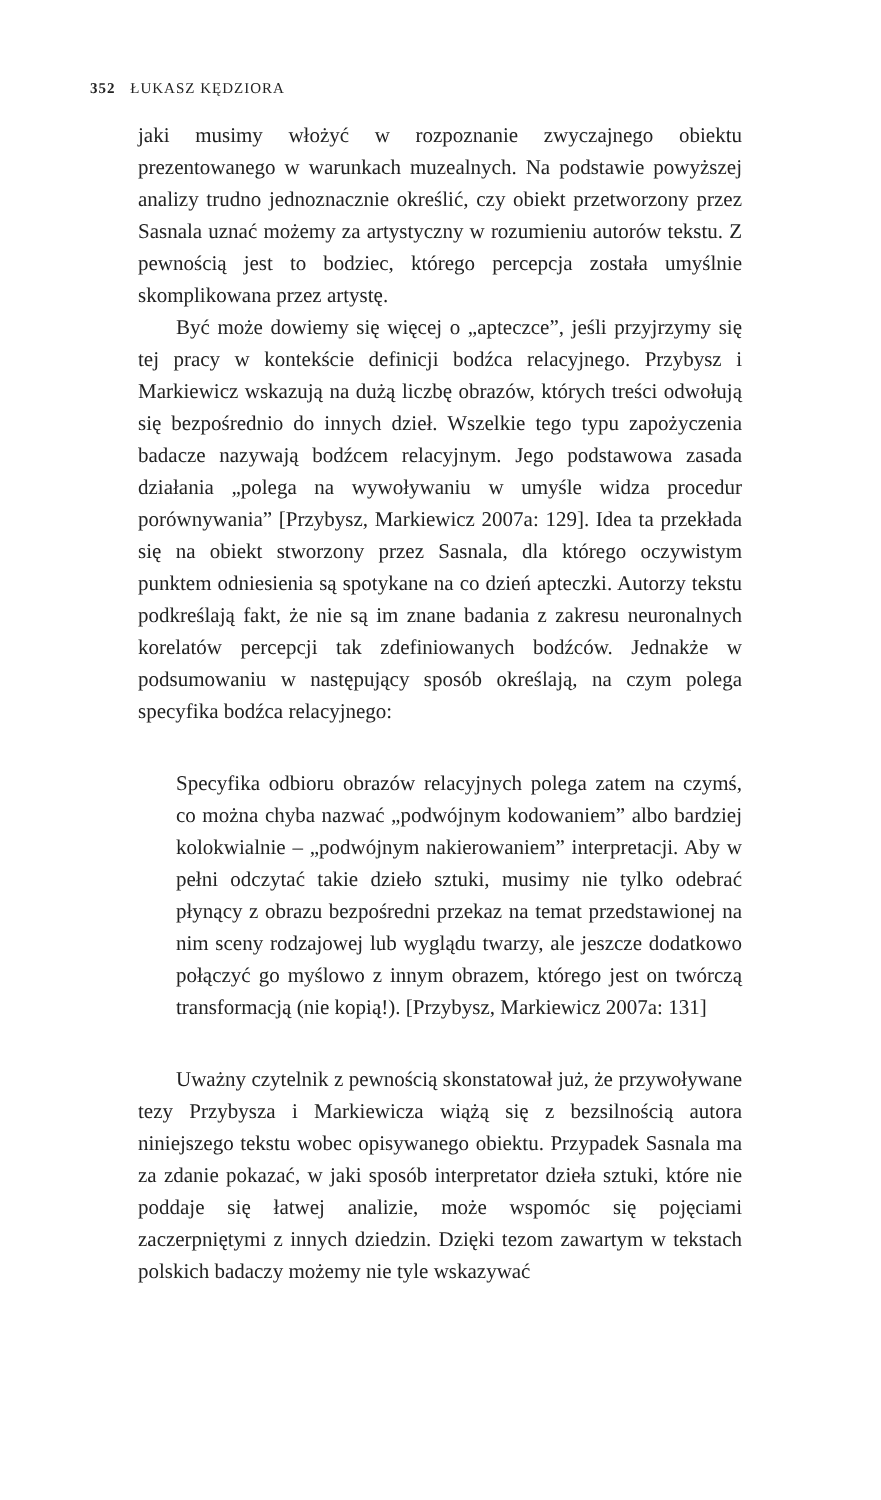352 ŁUKASZ KĘDZIORA
jaki musimy włożyć w rozpoznanie zwyczajnego obiektu prezentowanego w warunkach muzealnych. Na podstawie powyższej analizy trudno jednoznacznie określić, czy obiekt przetworzony przez Sasnala uznać możemy za artystyczny w rozumieniu autorów tekstu. Z pewnością jest to bodziec, którego percepcja została umyślnie skomplikowana przez artystę.
Być może dowiemy się więcej o „apteczce”, jeśli przyjrzymy się tej pracy w kontekście definicji bodźca relacyjnego. Przybysz i Markiewicz wskazują na dużą liczbę obrazów, których treści odwołują się bezpośrednio do innych dzieł. Wszelkie tego typu zapożyczenia badacze nazywają bodźcem relacyjnym. Jego podstawowa zasada działania „polega na wywoływaniu w umyśle widza procedur porównywania” [Przybysz, Markiewicz 2007a: 129]. Idea ta przekłada się na obiekt stworzony przez Sasnala, dla którego oczywistym punktem odniesienia są spotykane na co dzień apteczki. Autorzy tekstu podkreślają fakt, że nie są im znane badania z zakresu neuronalnych korelatów percepcji tak zdefiniowanych bodźców. Jednakże w podsumowaniu w następujący sposób określają, na czym polega specyfika bodźca relacyjnego:
Specyfika odbioru obrazów relacyjnych polega zatem na czymś, co można chyba nazwać „podwójnym kodowaniem” albo bardziej kolokwialnie – „podwójnym nakierowaniem” interpretacji. Aby w pełni odczytać takie dzieło sztuki, musimy nie tylko odebrać płynący z obrazu bezpośredni przekaz na temat przedstawionej na nim sceny rodzajowej lub wyglądu twarzy, ale jeszcze dodatkowo połączyć go myślowo z innym obrazem, którego jest on twórczą transformacją (nie kopią!). [Przybysz, Markiewicz 2007a: 131]
Uważny czytelnik z pewnością skonstatował już, że przywoływane tezy Przybysza i Markiewicza wiążą się z bezsilnością autora niniejszego tekstu wobec opisywanego obiektu. Przypadek Sasnala ma za zdanie pokazać, w jaki sposób interpretator dzieła sztuki, które nie poddaje się łatwej analizie, może wspomóc się pojęciami zaczerpniętymi z innych dziedzin. Dzięki tezom zawartym w tekstach polskich badaczy możemy nie tyle wskazywać